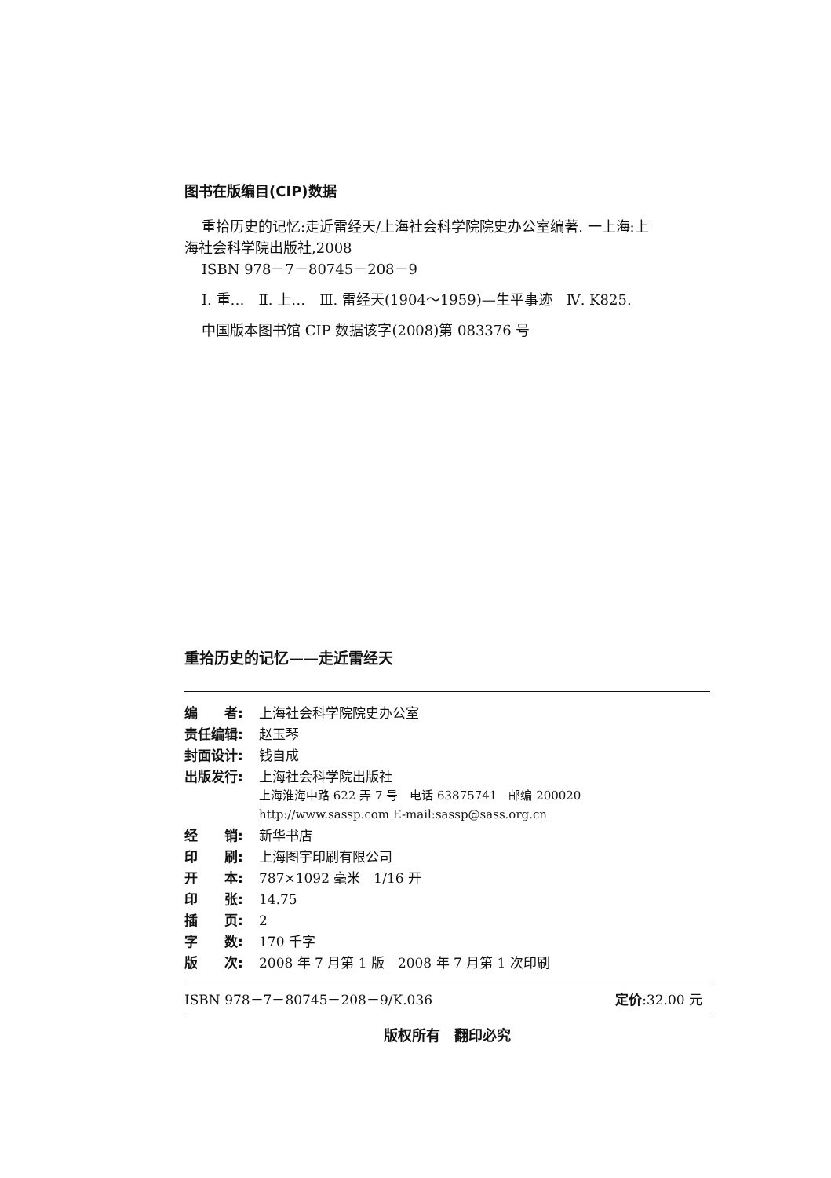图书在版编目(CIP)数据
重拾历史的记忆:走近雷经天/上海社会科学院院史办公室编著. 一上海:上海社会科学院出版社,2008
ISBN 978－7－80745－208－9
Ⅰ. 重…　Ⅱ. 上…　Ⅲ. 雷经天(1904～1959)—生平事迹　Ⅳ. K825.
中国版本图书馆 CIP 数据该字(2008)第 083376 号
重拾历史的记忆——走近雷经天
| 编 者: | 上海社会科学院院史办公室 |
| 责任编辑: | 赵玉琴 |
| 封面设计: | 钱自成 |
| 出版发行: | 上海社会科学院出版社 上海淮海中路 622 弄 7 号 电话 63875741 邮编 200020 http://www.sassp.com E-mail:sassp@sass.org.cn |
| 经 销: | 新华书店 |
| 印 刷: | 上海图宇印刷有限公司 |
| 开 本: | 787×1092 毫米 1/16 开 |
| 印 张: | 14.75 |
| 插 页: | 2 |
| 字 数: | 170 千字 |
| 版 次: | 2008 年 7 月第 1 版 2008 年 7 月第 1 次印刷 |
ISBN 978－7－80745－208－9/K.036 定价:32.00 元
版权所有　翻印必究